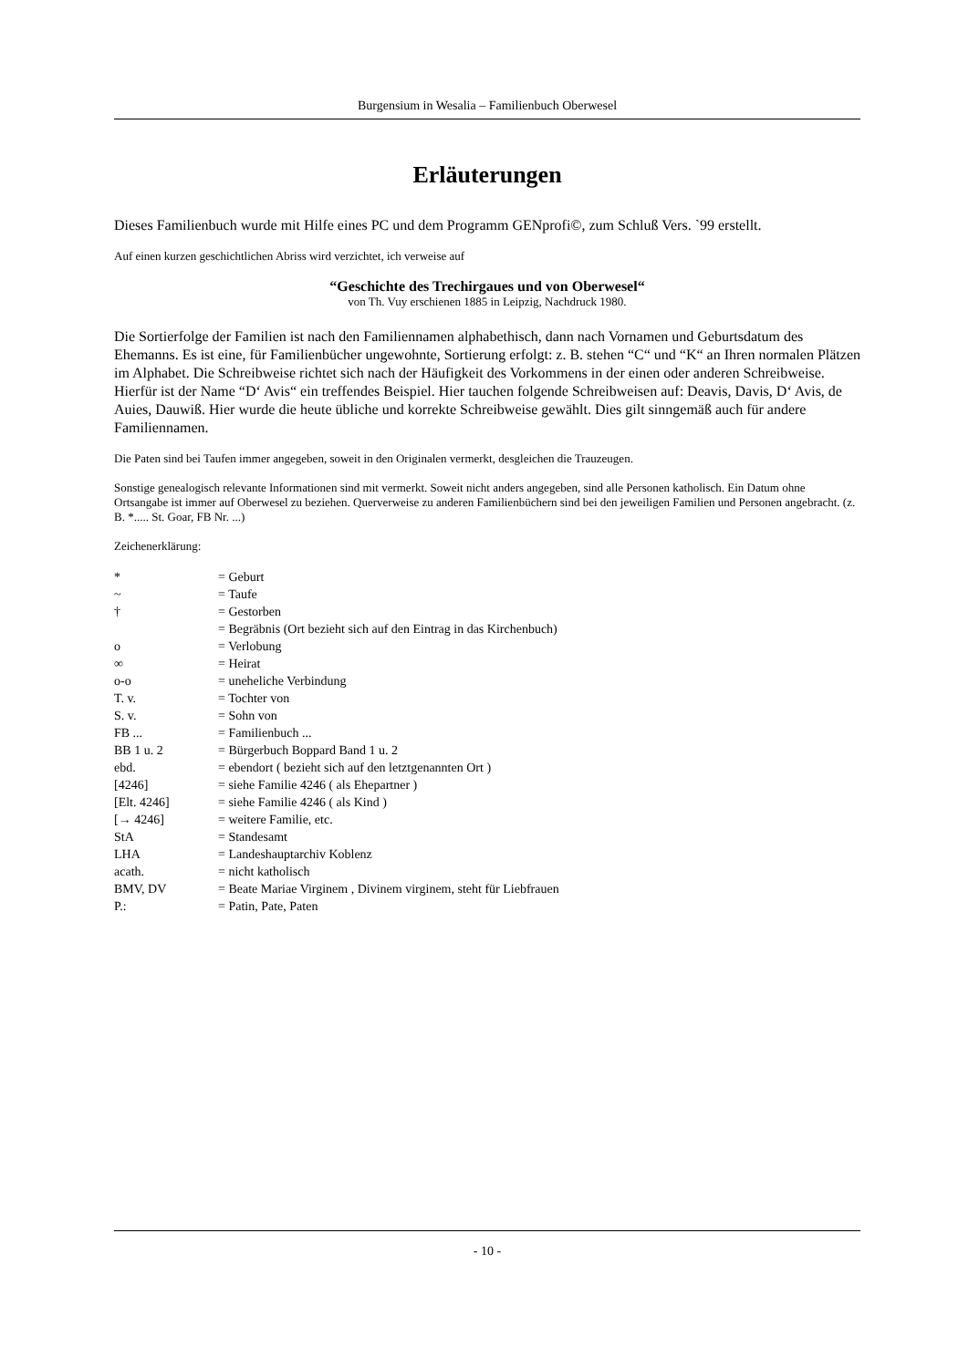Burgensium in Wesalia – Familienbuch Oberwesel
Erläuterungen
Dieses Familienbuch wurde mit Hilfe eines PC und dem Programm GENprofi©, zum Schluß Vers. `99 erstellt.
Auf einen kurzen geschichtlichen Abriss wird verzichtet, ich verweise auf
“Geschichte des Trechirgaues und von Oberwesel“
von Th. Vuy erschienen 1885 in Leipzig, Nachdruck 1980.
Die Sortierfolge der Familien ist nach den Familiennamen alphabethisch, dann nach Vornamen und Geburtsdatum des Ehemanns. Es ist eine, für Familienbücher ungewohnte, Sortierung erfolgt: z. B. stehen “C“ und “K“ an Ihren normalen Plätzen im Alphabet. Die Schreibweise richtet sich nach der Häufigkeit des Vorkommens in der einen oder anderen Schreibweise. Hierfür ist der Name “D‘ Avis“ ein treffendes Beispiel. Hier tauchen folgende Schreibweisen auf: Deavis, Davis, D‘ Avis, de Auies, Dauwiß. Hier wurde die heute übliche und korrekte Schreibweise gewählt. Dies gilt sinngemäß auch für andere Familiennamen.
Die Paten sind bei Taufen immer angegeben, soweit in den Originalen vermerkt, desgleichen die Trauzeugen.
Sonstige genealogisch relevante Informationen sind mit vermerkt. Soweit nicht anders angegeben, sind alle Personen katholisch. Ein Datum ohne Ortsangabe ist immer auf Oberwesel zu beziehen. Querverweise zu anderen Familienbüchern sind bei den jeweiligen Familien und Personen angebracht. (z. B. *..... St. Goar, FB Nr. ...)
Zeichenerklärung:
| * | = Geburt |
| ~ | = Taufe |
| † | = Gestorben |
| | = Begräbnis (Ort bezieht sich auf den Eintrag in das Kirchenbuch) |
| o | = Verlobung |
| ∞ | = Heirat |
| o-o | = uneheliche Verbindung |
| T. v. | = Tochter von |
| S. v. | = Sohn von |
| FB ... | = Familienbuch ... |
| BB 1 u. 2 | = Bürgerbuch Boppard Band 1 u. 2 |
| ebd. | = ebendort ( bezieht sich auf den letztgenannten Ort ) |
| [4246] | = siehe Familie 4246 ( als Ehepartner ) |
| [Elt. 4246] | = siehe Familie 4246 ( als Kind ) |
| [→ 4246] | = weitere Familie, etc. |
| StA | = Standesamt |
| LHA | = Landeshauptarchiv Koblenz |
| acath. | = nicht katholisch |
| BMV, DV | = Beate Mariae Virginem , Divinem virginem, steht für Liebfrauen |
| P.: | = Patin, Pate, Paten |
- 10 -